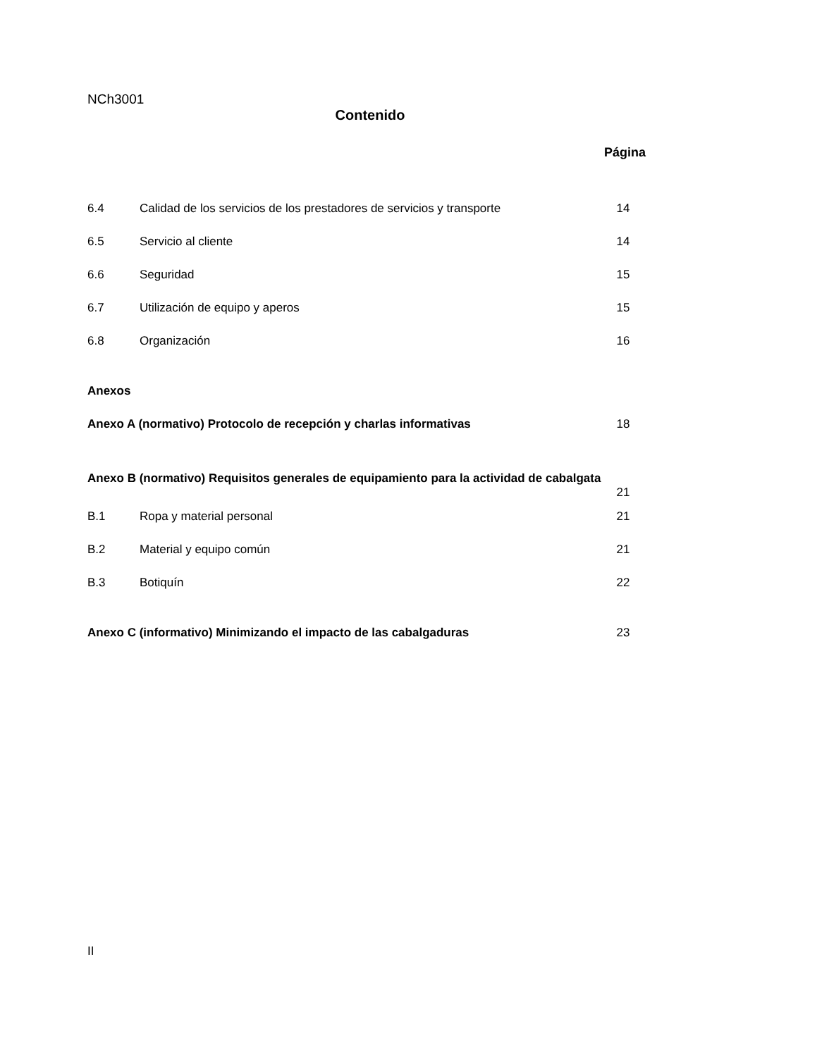NCh3001
Contenido
Página
| 6.4 | Calidad de los servicios de los prestadores de servicios y transporte | 14 |
| 6.5 | Servicio al cliente | 14 |
| 6.6 | Seguridad | 15 |
| 6.7 | Utilización de equipo y aperos | 15 |
| 6.8 | Organización | 16 |
| Anexos | | |
| Anexo A (normativo) Protocolo de recepción y charlas informativas | | 18 |
| Anexo B (normativo) Requisitos generales de equipamiento para la actividad de cabalgata | | 21 |
| B.1 | Ropa y material personal | 21 |
| B.2 | Material y equipo común | 21 |
| B.3 | Botiquín | 22 |
| Anexo C (informativo) Minimizando el impacto de las cabalgaduras | | 23 |
II